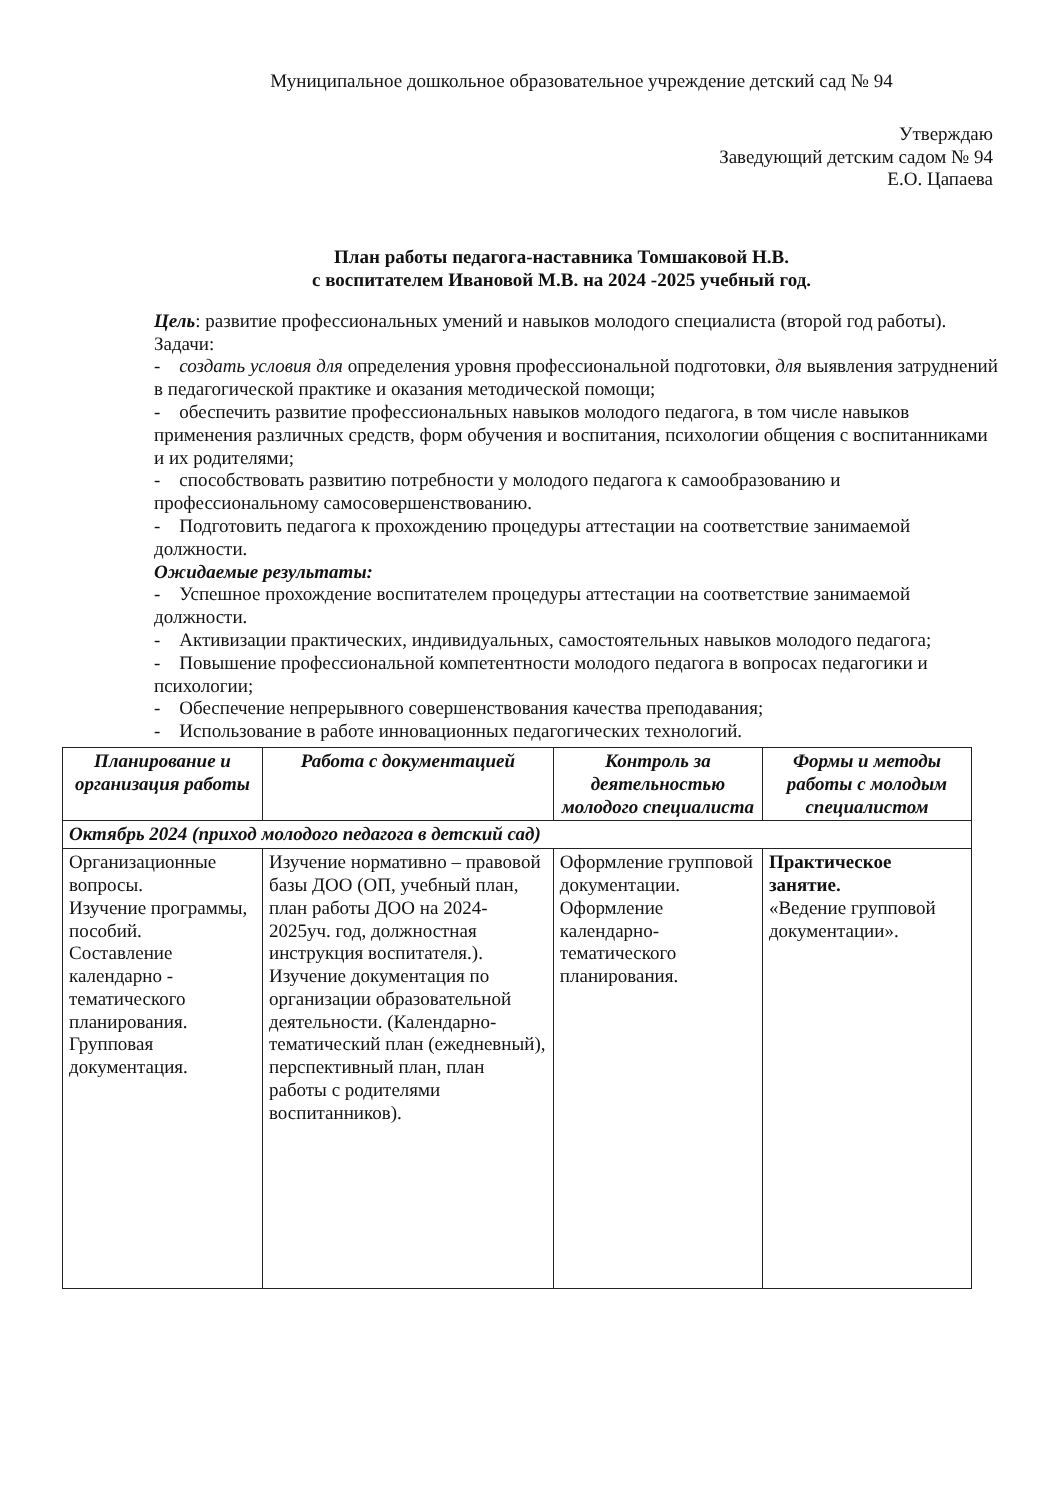Муниципальное дошкольное образовательное учреждение детский сад № 94
Утверждаю
Заведующий детским садом № 94
Е.О. Цапаева
План работы педагога-наставника Томшаковой Н.В.
с воспитателем Ивановой М.В. на 2024 -2025 учебный год.
Цель: развитие профессиональных умений и навыков молодого специалиста (второй год работы).
Задачи:
- создать условия для определения уровня профессиональной подготовки, для выявления затруднений в педагогической практике и оказания методической помощи;
- обеспечить развитие профессиональных навыков молодого педагога, в том числе навыков применения различных средств, форм обучения и воспитания, психологии общения с воспитанниками и их родителями;
- способствовать развитию потребности у молодого педагога к самообразованию и профессиональному самосовершенствованию.
- Подготовить педагога к прохождению процедуры аттестации на соответствие занимаемой должности.
Ожидаемые результаты:
- Успешное прохождение воспитателем процедуры аттестации на соответствие занимаемой должности.
- Активизации практических, индивидуальных, самостоятельных навыков молодого педагога;
- Повышение профессиональной компетентности молодого педагога в вопросах педагогики и психологии;
- Обеспечение непрерывного совершенствования качества преподавания;
- Использование в работе инновационных педагогических технологий.
| Планирование и организация работы | Работа с документацией | Контроль за деятельностью молодого специалиста | Формы и методы работы с молодым специалистом |
| --- | --- | --- | --- |
| Октябрь 2024 (приход молодого педагога в детский сад) | | | |
| Организационные вопросы. Изучение программы, пособий. Составление календарно - тематического планирования. Групповая документация. | Изучение нормативно – правовой базы ДОО (ОП, учебный план, план работы ДОО на 2024-2025уч. год, должностная инструкция воспитателя.). Изучение документация по организации образовательной деятельности. (Календарно-тематический план (ежедневный), перспективный план, план работы с родителями воспитанников). | Оформление групповой документации. Оформление календарно-тематического планирования. | Практическое занятие. «Ведение групповой документации». |